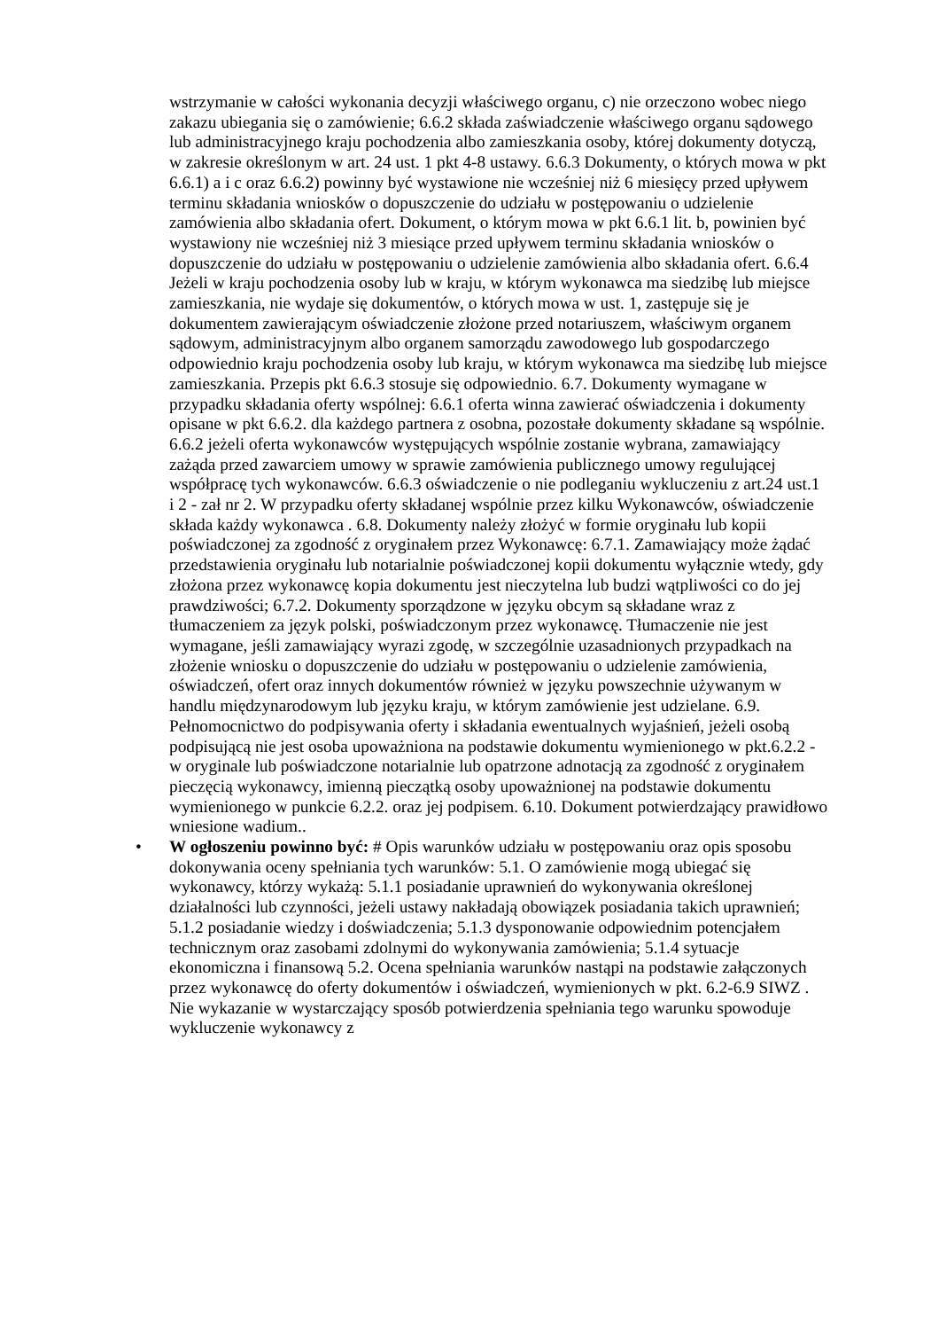wstrzymanie w całości wykonania decyzji właściwego organu, c) nie orzeczono wobec niego zakazu ubiegania się o zamówienie; 6.6.2 składa zaświadczenie właściwego organu sądowego lub administracyjnego kraju pochodzenia albo zamieszkania osoby, której dokumenty dotyczą, w zakresie określonym w art. 24 ust. 1 pkt 4-8 ustawy. 6.6.3 Dokumenty, o których mowa w pkt 6.6.1) a i c oraz 6.6.2) powinny być wystawione nie wcześniej niż 6 miesięcy przed upływem terminu składania wniosków o dopuszczenie do udziału w postępowaniu o udzielenie zamówienia albo składania ofert. Dokument, o którym mowa w pkt 6.6.1 lit. b, powinien być wystawiony nie wcześniej niż 3 miesiące przed upływem terminu składania wniosków o dopuszczenie do udziału w postępowaniu o udzielenie zamówienia albo składania ofert. 6.6.4 Jeżeli w kraju pochodzenia osoby lub w kraju, w którym wykonawca ma siedzibę lub miejsce zamieszkania, nie wydaje się dokumentów, o których mowa w ust. 1, zastępuje się je dokumentem zawierającym oświadczenie złożone przed notariuszem, właściwym organem sądowym, administracyjnym albo organem samorządu zawodowego lub gospodarczego odpowiednio kraju pochodzenia osoby lub kraju, w którym wykonawca ma siedzibę lub miejsce zamieszkania. Przepis pkt 6.6.3 stosuje się odpowiednio. 6.7. Dokumenty wymagane w przypadku składania oferty wspólnej: 6.6.1 oferta winna zawierać oświadczenia i dokumenty opisane w pkt 6.6.2. dla każdego partnera z osobna, pozostałe dokumenty składane są wspólnie. 6.6.2 jeżeli oferta wykonawców występujących wspólnie zostanie wybrana, zamawiający zażąda przed zawarciem umowy w sprawie zamówienia publicznego umowy regulującej współpracę tych wykonawców. 6.6.3 oświadczenie o nie podleganiu wykluczeniu z art.24 ust.1 i 2 - zał nr 2. W przypadku oferty składanej wspólnie przez kilku Wykonawców, oświadczenie składa każdy wykonawca . 6.8. Dokumenty należy złożyć w formie oryginału lub kopii poświadczonej za zgodność z oryginałem przez Wykonawcę: 6.7.1. Zamawiający może żądać przedstawienia oryginału lub notarialnie poświadczonej kopii dokumentu wyłącznie wtedy, gdy złożona przez wykonawcę kopia dokumentu jest nieczytelna lub budzi wątpliwości co do jej prawdziwości; 6.7.2. Dokumenty sporządzone w języku obcym są składane wraz z tłumaczeniem za język polski, poświadczonym przez wykonawcę. Tłumaczenie nie jest wymagane, jeśli zamawiający wyrazi zgodę, w szczególnie uzasadnionych przypadkach na złożenie wniosku o dopuszczenie do udziału w postępowaniu o udzielenie zamówienia, oświadczeń, ofert oraz innych dokumentów również w języku powszechnie używanym w handlu międzynarodowym lub języku kraju, w którym zamówienie jest udzielane. 6.9. Pełnomocnictwo do podpisywania oferty i składania ewentualnych wyjaśnień, jeżeli osobą podpisującą nie jest osoba upoważniona na podstawie dokumentu wymienionego w pkt.6.2.2 - w oryginale lub poświadczone notarialnie lub opatrzone adnotacją za zgodność z oryginałem pieczęcią wykonawcy, imienną pieczątką osoby upoważnionej na podstawie dokumentu wymienionego w punkcie 6.2.2. oraz jej podpisem. 6.10. Dokument potwierdzający prawidłowo wniesione wadium..
• W ogłoszeniu powinno być: # Opis warunków udziału w postępowaniu oraz opis sposobu dokonywania oceny spełniania tych warunków: 5.1. O zamówienie mogą ubiegać się wykonawcy, którzy wykażą: 5.1.1 posiadanie uprawnień do wykonywania określonej działalności lub czynności, jeżeli ustawy nakładają obowiązek posiadania takich uprawnień; 5.1.2 posiadanie wiedzy i doświadczenia; 5.1.3 dysponowanie odpowiednim potencjałem technicznym oraz zasobami zdolnymi do wykonywania zamówienia; 5.1.4 sytuacje ekonomiczna i finansową 5.2. Ocena spełniania warunków nastąpi na podstawie załączonych przez wykonawcę do oferty dokumentów i oświadczeń, wymienionych w pkt. 6.2-6.9 SIWZ . Nie wykazanie w wystarczający sposób potwierdzenia spełniania tego warunku spowoduje wykluczenie wykonawcy z